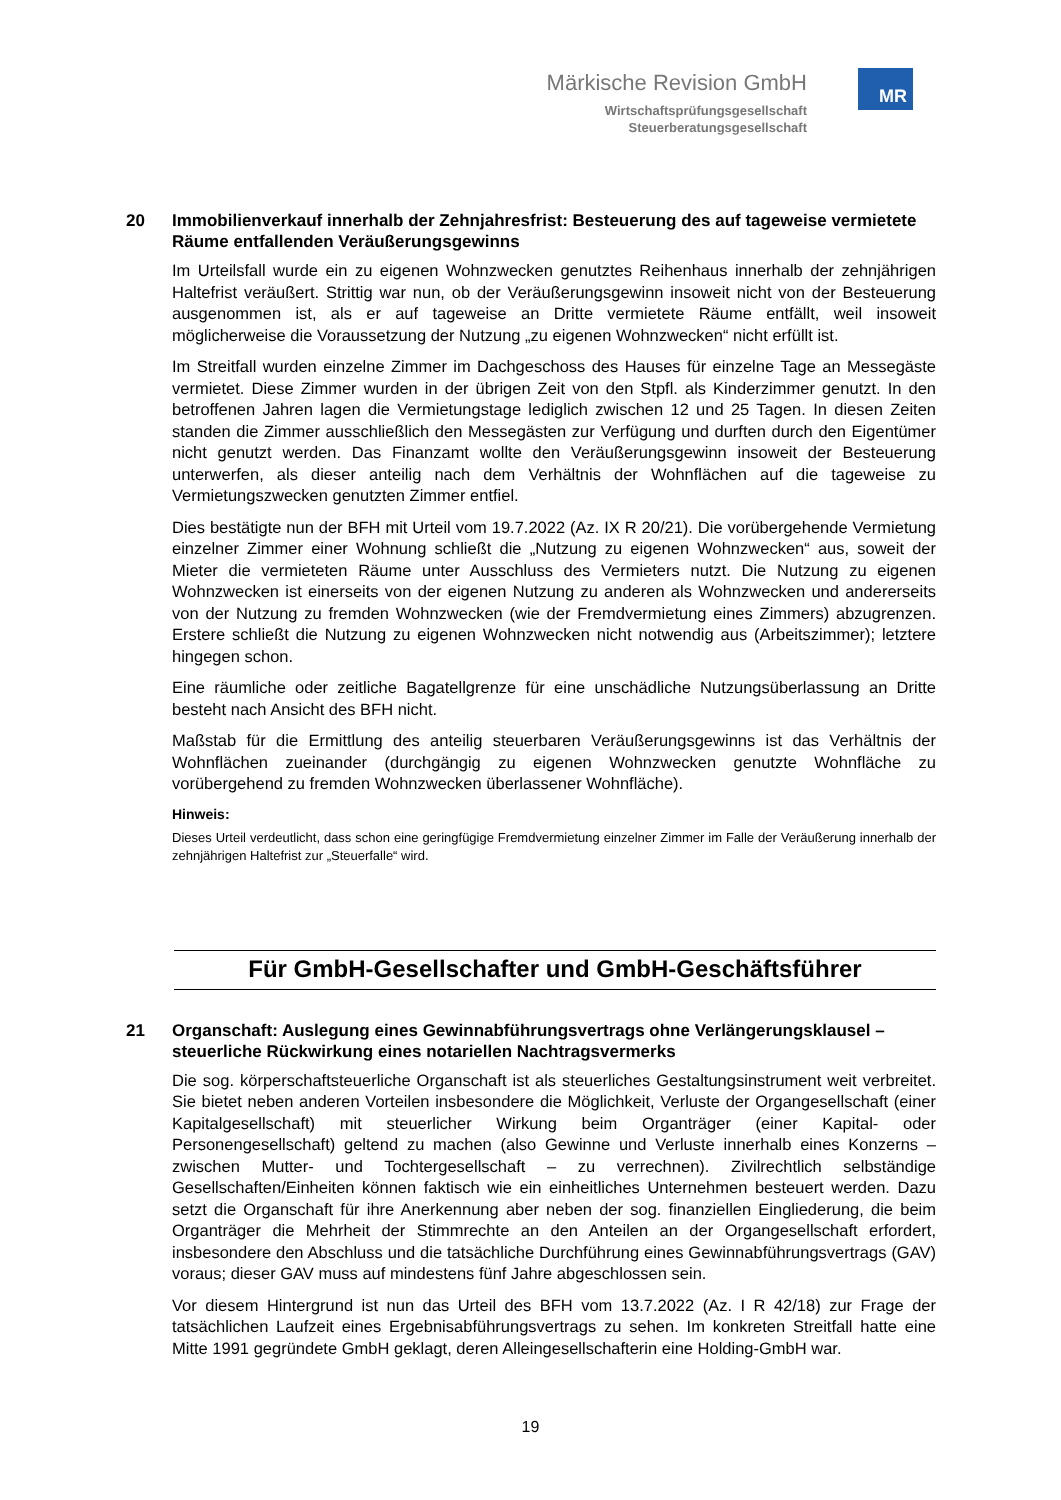Märkische Revision GmbH
Wirtschaftsprüfungsgesellschaft
Steuerberatungsgesellschaft
MR
20 Immobilienverkauf innerhalb der Zehnjahresfrist: Besteuerung des auf tageweise vermietete Räume entfallenden Veräußerungsgewinns
Im Urteilsfall wurde ein zu eigenen Wohnzwecken genutztes Reihenhaus innerhalb der zehnjährigen Haltefrist veräußert. Strittig war nun, ob der Veräußerungsgewinn insoweit nicht von der Besteuerung ausgenommen ist, als er auf tageweise an Dritte vermietete Räume entfällt, weil insoweit möglicherweise die Voraussetzung der Nutzung „zu eigenen Wohnzwecken“ nicht erfüllt ist.
Im Streitfall wurden einzelne Zimmer im Dachgeschoss des Hauses für einzelne Tage an Messegäste vermietet. Diese Zimmer wurden in der übrigen Zeit von den Stpfl. als Kinderzimmer genutzt. In den betroffenen Jahren lagen die Vermietungstage lediglich zwischen 12 und 25 Tagen. In diesen Zeiten standen die Zimmer ausschließlich den Messegästen zur Verfügung und durften durch den Eigentümer nicht genutzt werden. Das Finanzamt wollte den Veräußerungsgewinn insoweit der Besteuerung unterwerfen, als dieser anteilig nach dem Verhältnis der Wohnflächen auf die tageweise zu Vermietungszwecken genutzten Zimmer entfiel.
Dies bestätigte nun der BFH mit Urteil vom 19.7.2022 (Az. IX R 20/21). Die vorübergehende Vermietung einzelner Zimmer einer Wohnung schließt die „Nutzung zu eigenen Wohnzwecken“ aus, soweit der Mieter die vermieteten Räume unter Ausschluss des Vermieters nutzt. Die Nutzung zu eigenen Wohnzwecken ist einerseits von der eigenen Nutzung zu anderen als Wohnzwecken und andererseits von der Nutzung zu fremden Wohnzwecken (wie der Fremdvermietung eines Zimmers) abzugrenzen. Erstere schließt die Nutzung zu eigenen Wohnzwecken nicht notwendig aus (Arbeitszimmer); letztere hingegen schon.
Eine räumliche oder zeitliche Bagatellgrenze für eine unschädliche Nutzungsüberlassung an Dritte besteht nach Ansicht des BFH nicht.
Maßstab für die Ermittlung des anteilig steuerbaren Veräußerungsgewinns ist das Verhältnis der Wohnflächen zueinander (durchgängig zu eigenen Wohnzwecken genutzte Wohnfläche zu vorübergehend zu fremden Wohnzwecken überlassener Wohnfläche).
Hinweis:
Dieses Urteil verdeutlicht, dass schon eine geringfügige Fremdvermietung einzelner Zimmer im Falle der Veräußerung innerhalb der zehnjährigen Haltefrist zur „Steuerfalle“ wird.
Für GmbH-Gesellschafter und GmbH-Geschäftsführer
21 Organschaft: Auslegung eines Gewinnabführungsvertrags ohne Verlängerungsklausel – steuerliche Rückwirkung eines notariellen Nachtragsvermerks
Die sog. körperschaftsteuerliche Organschaft ist als steuerliches Gestaltungsinstrument weit verbreitet. Sie bietet neben anderen Vorteilen insbesondere die Möglichkeit, Verluste der Organgesellschaft (einer Kapitalgesellschaft) mit steuerlicher Wirkung beim Organträger (einer Kapital- oder Personengesellschaft) geltend zu machen (also Gewinne und Verluste innerhalb eines Konzerns – zwischen Mutter- und Tochtergesellschaft – zu verrechnen). Zivilrechtlich selbständige Gesellschaften/Einheiten können faktisch wie ein einheitliches Unternehmen besteuert werden. Dazu setzt die Organschaft für ihre Anerkennung aber neben der sog. finanziellen Eingliederung, die beim Organträger die Mehrheit der Stimmrechte an den Anteilen an der Organgesellschaft erfordert, insbesondere den Abschluss und die tatsächliche Durchführung eines Gewinnabführungsvertrags (GAV) voraus; dieser GAV muss auf mindestens fünf Jahre abgeschlossen sein.
Vor diesem Hintergrund ist nun das Urteil des BFH vom 13.7.2022 (Az. I R 42/18) zur Frage der tatsächlichen Laufzeit eines Ergebnisabführungsvertrags zu sehen. Im konkreten Streitfall hatte eine Mitte 1991 gegründete GmbH geklagt, deren Alleingesellschafterin eine Holding-GmbH war.
19